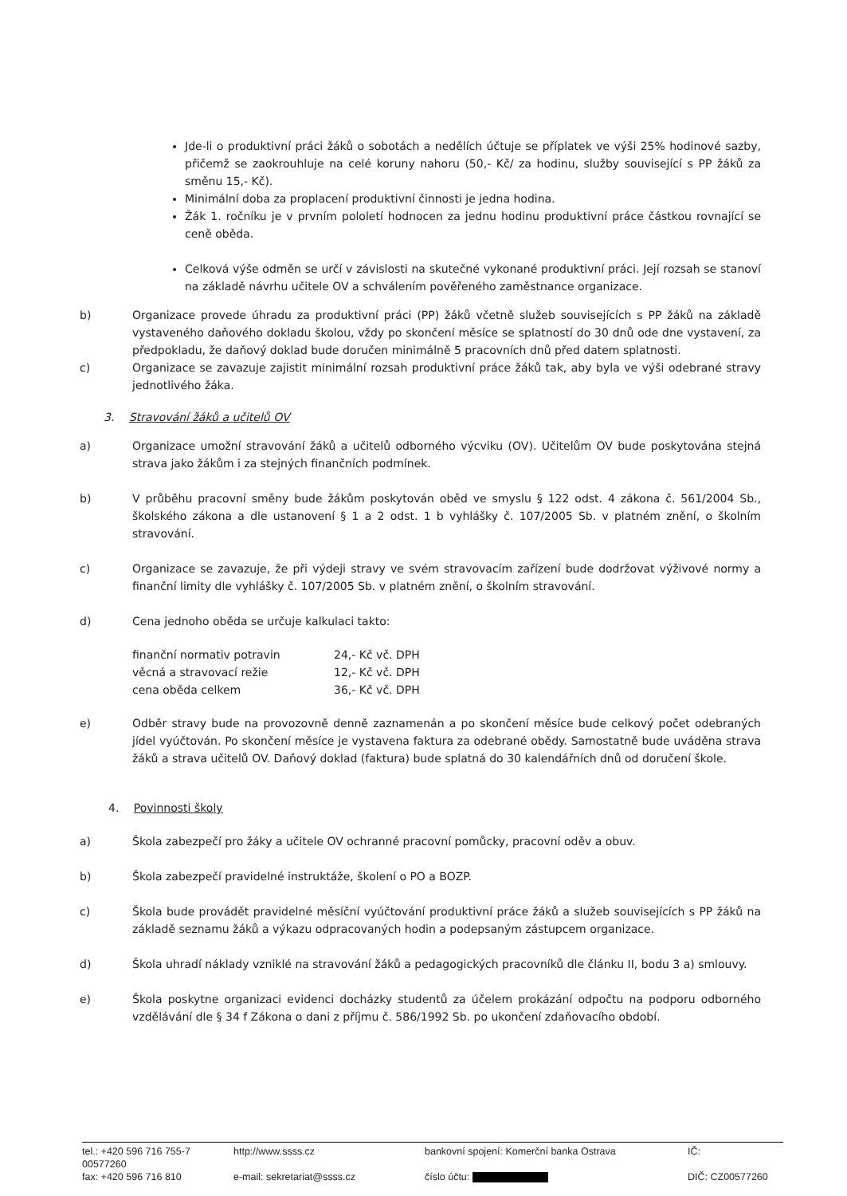Jde-li o produktivní práci žáků o sobotách a nedělích účtuje se příplatek ve výši 25% hodinové sazby, přičemž se zaokrouhluje na celé koruny nahoru (50,- Kč/ za hodinu, služby související s PP žáků za směnu 15,- Kč).
Minimální doba za proplacení produktivní činnosti je jedna hodina.
Žák 1. ročníku je v prvním pololetí hodnocen za jednu hodinu produktivní práce částkou rovnající se ceně oběda.
Celková výše odměn se určí v závislosti na skutečné vykonané produktivní práci. Její rozsah se stanoví na základě návrhu učitele OV a schválením pověřeného zaměstnance organizace.
b) Organizace provede úhradu za produktivní práci (PP) žáků včetně služeb souvisejících s PP žáků na základě vystaveného daňového dokladu školou, vždy po skončení měsíce se splatností do 30 dnů ode dne vystavení, za předpokladu, že daňový doklad bude doručen minimálně 5 pracovních dnů před datem splatnosti.
c) Organizace se zavazuje zajistit minimální rozsah produktivní práce žáků tak, aby byla ve výši odebrané stravy jednotlivého žáka.
3. Stravování žáků a učitelů OV
a) Organizace umožní stravování žáků a učitelů odborného výcviku (OV). Učitelům OV bude poskytována stejná strava jako žákům i za stejných finančních podmínek.
b) V průběhu pracovní směny bude žákům poskytován oběd ve smyslu § 122 odst. 4 zákona č. 561/2004 Sb., školského zákona a dle ustanovení § 1 a 2 odst. 1 b vyhlášky č. 107/2005 Sb. v platném znění, o školním stravování.
c) Organizace se zavazuje, že při výdeji stravy ve svém stravovacím zařízení bude dodržovat výživové normy a finanční limity dle vyhlášky č. 107/2005 Sb. v platném znění, o školním stravování.
d) Cena jednoho oběda se určuje kalkulaci takto:
| finanční normativ potravin | 24,- Kč vč. DPH |
| věcná a stravovací režie | 12,- Kč vč. DPH |
| cena oběda celkem | 36,- Kč vč. DPH |
e) Odběr stravy bude na provozovně denně zaznamenán a po skončení měsíce bude celkový počet odebraných jídel vyúčtován. Po skončení měsíce je vystavena faktura za odebrané obědy. Samostatně bude uváděna strava žáků a strava učitelů OV. Daňový doklad (faktura) bude splatná do 30 kalendářních dnů od doručení škole.
4. Povinnosti školy
a) Škola zabezpečí pro žáky a učitele OV ochranné pracovní pomůcky, pracovní oděv a obuv.
b) Škola zabezpečí pravidelné instruktáže, školení o PO a BOZP.
c) Škola bude provádět pravidelné měsíční vyúčtování produktivní práce žáků a služeb souvisejících s PP žáků na základě seznamu žáků a výkazu odpracovaných hodin a podepsaným zástupcem organizace.
d) Škola uhradí náklady vzniklé na stravování žáků a pedagogických pracovníků dle článku II, bodu 3 a) smlouvy.
e) Škola poskytne organizaci evidenci docházky studentů za účelem prokázání odpočtu na podporu odborného vzdělávání dle § 34 f Zákona o dani z příjmu č. 586/1992 Sb. po ukončení zdaňovacího období.
| tel.: +420 596 716 755-7 00577260 | http://www.ssss.cz | bankovní spojení: Komerční banka Ostrava | IČ: |
| fax: +420 596 716 810 | e-mail: sekretariat@ssss.cz | číslo účtu: | DIČ: CZ00577260 |